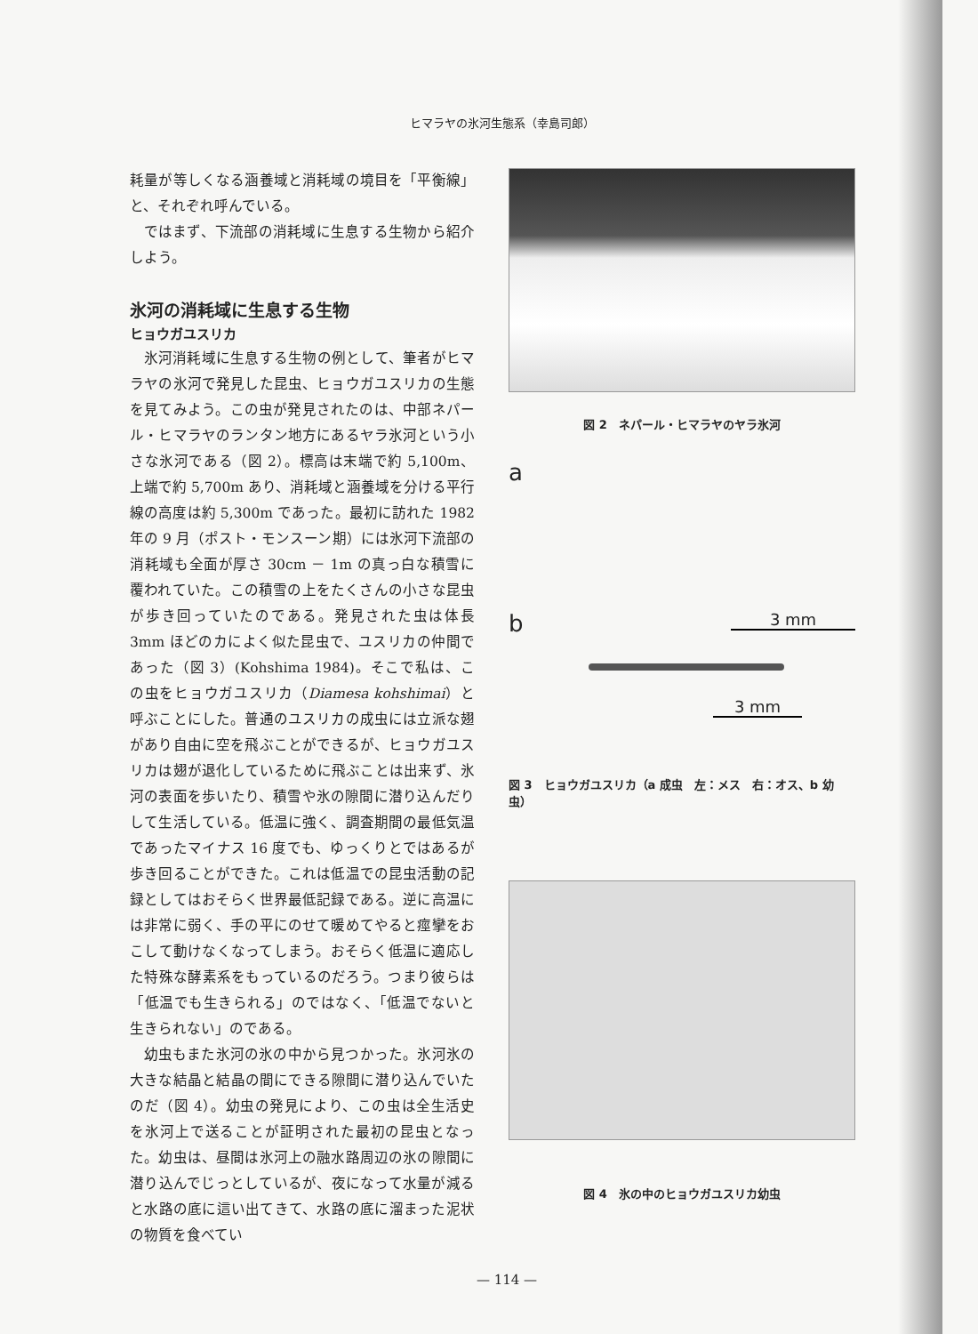ヒマラヤの氷河生態系（幸島司郎）
耗量が等しくなる涵養域と消耗域の境目を「平衡線」と、それぞれ呼んでいる。
ではまず、下流部の消耗域に生息する生物から紹介しよう。
氷河の消耗域に生息する生物
ヒョウガユスリカ
氷河消耗域に生息する生物の例として、筆者がヒマラヤの氷河で発見した昆虫、ヒョウガユスリカの生態を見てみよう。この虫が発見されたのは、中部ネパール・ヒマラヤのランタン地方にあるヤラ氷河という小さな氷河である（図 2）。標高は末端で約 5,100m、上端で約 5,700m あり、消耗域と涵養域を分ける平行線の高度は約 5,300m であった。最初に訪れた 1982 年の 9 月（ポスト・モンスーン期）には氷河下流部の消耗域も全面が厚さ 30cm － 1m の真っ白な積雪に覆われていた。この積雪の上をたくさんの小さな昆虫が歩き回っていたのである。発見された虫は体長 3mm ほどのカによく似た昆虫で、ユスリカの仲間であった（図 3）(Kohshima 1984)。そこで私は、この虫をヒョウガユスリカ（Diamesa kohshimai）と呼ぶことにした。普通のユスリカの成虫には立派な翅があり自由に空を飛ぶことができるが、ヒョウガユスリカは翅が退化しているために飛ぶことは出来ず、氷河の表面を歩いたり、積雪や氷の隙間に潜り込んだりして生活している。低温に強く、調査期間の最低気温であったマイナス 16 度でも、ゆっくりとではあるが歩き回ることができた。これは低温での昆虫活動の記録としてはおそらく世界最低記録である。逆に高温には非常に弱く、手の平にのせて暖めてやると痙攣をおこして動けなくなってしまう。おそらく低温に適応した特殊な酵素系をもっているのだろう。つまり彼らは「低温でも生きられる」のではなく、「低温でないと生きられない」のである。
幼虫もまた氷河の氷の中から見つかった。氷河氷の大きな結晶と結晶の間にできる隙間に潜り込んでいたのだ（図 4）。幼虫の発見により、この虫は全生活史を氷河上で送ることが証明された最初の昆虫となった。幼虫は、昼間は氷河上の融水路周辺の氷の隙間に潜り込んでじっとしているが、夜になって水量が減ると水路の底に這い出てきて、水路の底に溜まった泥状の物質を食べてい
図 2　ネパール・ヒマラヤのヤラ氷河
a
b 3 mm
3 mm
図 3　ヒョウガユスリカ（a 成虫　左：メス　右：オス、b 幼虫）
図 4　氷の中のヒョウガユスリカ幼虫
— 114 —